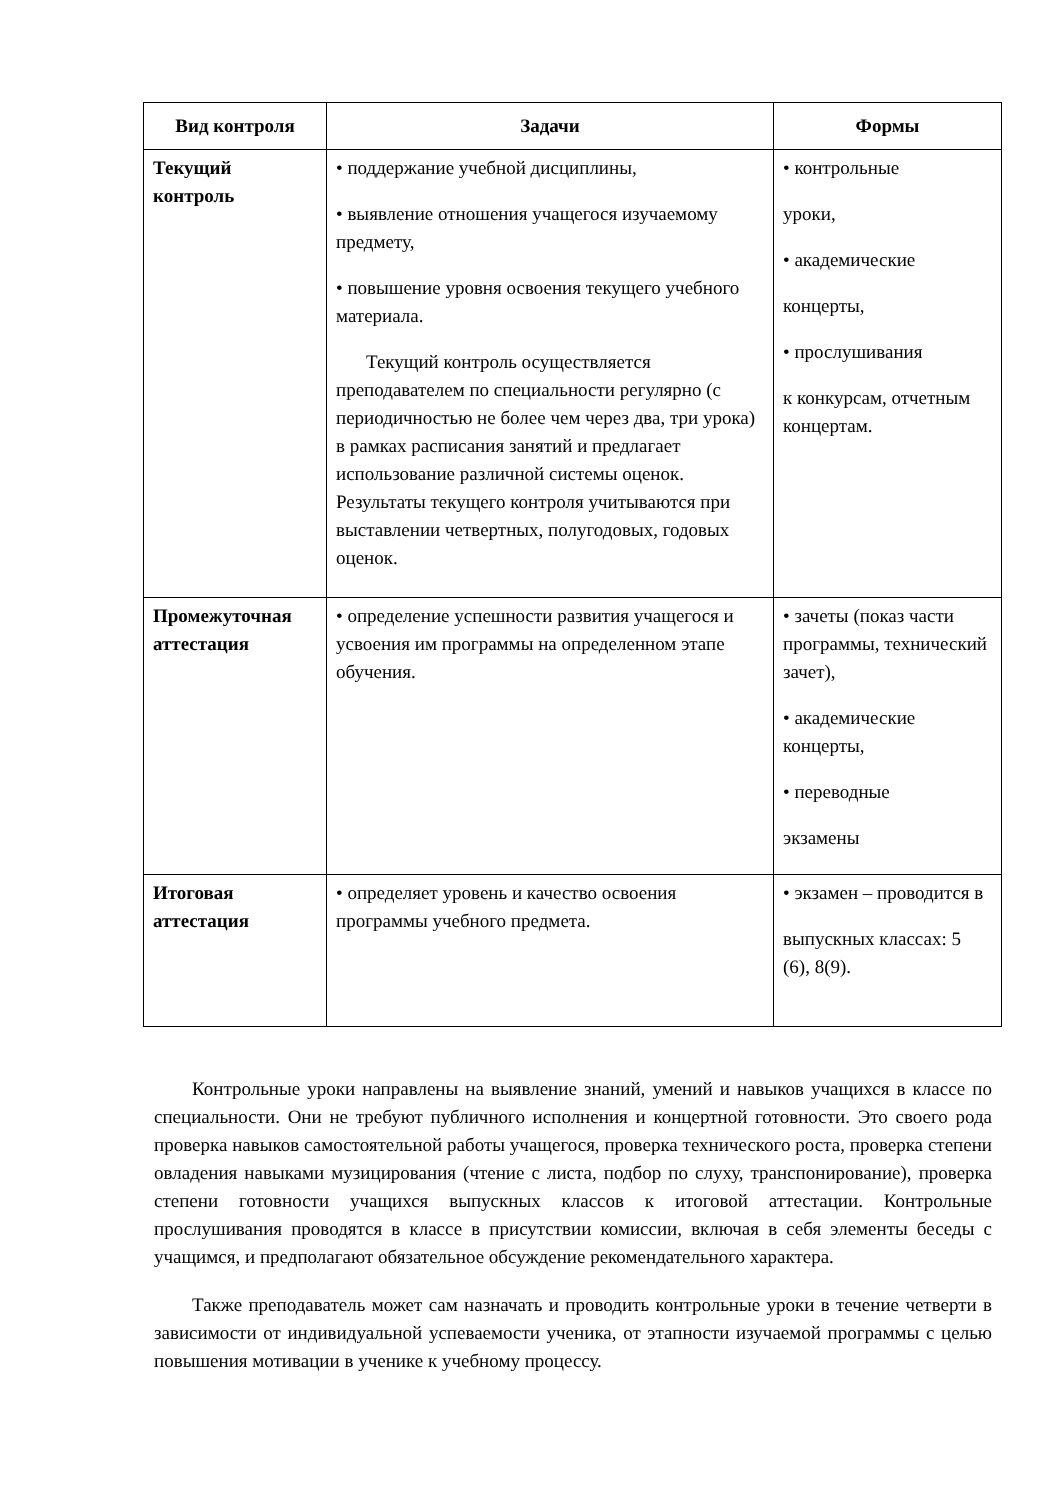| Вид контроля | Задачи | Формы |
| --- | --- | --- |
| Текущий контроль | • поддержание учебной дисциплины, • выявление отношения учащегося изучаемому предмету, • повышение уровня освоения текущего учебного материала. Текущий контроль осуществляется преподавателем по специальности регулярно (с периодичностью не более чем через два, три урока) в рамках расписания занятий и предлагает использование различной системы оценок. Результаты текущего контроля учитываются при выставлении четвертных, полугодовых, годовых оценок. | • контрольные уроки, • академические концерты, • прослушивания к конкурсам, отчетным концертам. |
| Промежуточная аттестация | • определение успешности развития учащегося и усвоения им программы на определенном этапе обучения. | • зачеты (показ части программы, технический зачет), • академические концерты, • переводные экзамены |
| Итоговая аттестация | • определяет уровень и качество освоения программы учебного предмета. | • экзамен – проводится в выпускных классах: 5 (6), 8(9). |
Контрольные уроки направлены на выявление знаний, умений и навыков учащихся в классе по специальности. Они не требуют публичного исполнения и концертной готовности. Это своего рода проверка навыков самостоятельной работы учащегося, проверка технического роста, проверка степени овладения навыками музицирования (чтение с листа, подбор по слуху, транспонирование), проверка степени готовности учащихся выпускных классов к итоговой аттестации. Контрольные прослушивания проводятся в классе в присутствии комиссии, включая в себя элементы беседы с учащимся, и предполагают обязательное обсуждение рекомендательного характера.
Также преподаватель может сам назначать и проводить контрольные уроки в течение четверти в зависимости от индивидуальной успеваемости ученика, от этапности изучаемой программы с целью повышения мотивации в ученике к учебному процессу.